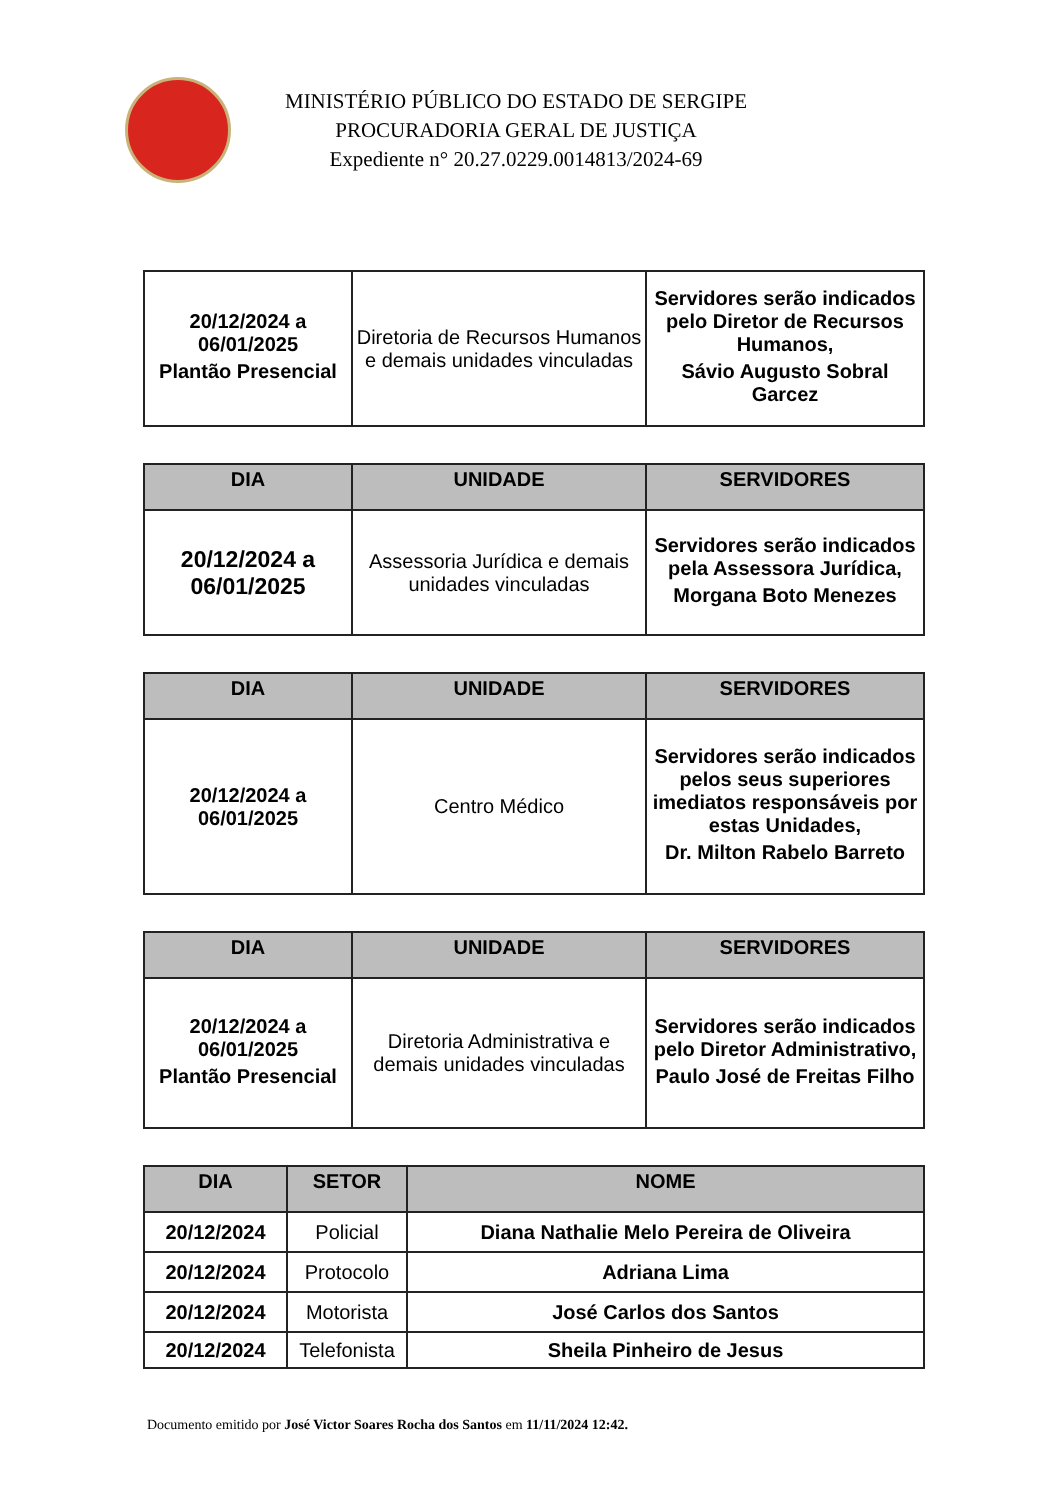MINISTÉRIO PÚBLICO DO ESTADO DE SERGIPE
PROCURADORIA GERAL DE JUSTIÇA
Expediente n° 20.27.0229.0014813/2024-69
| 20/12/2024 a 06/01/2025 Plantão Presencial | Diretoria de Recursos Humanos e demais unidades vinculadas | Servidores serão indicados pelo Diretor de Recursos Humanos, Sávio Augusto Sobral Garcez |
| DIA | UNIDADE | SERVIDORES |
| --- | --- | --- |
| 20/12/2024 a 06/01/2025 | Assessoria Jurídica e demais unidades vinculadas | Servidores serão indicados pela Assessora Jurídica, Morgana Boto Menezes |
| DIA | UNIDADE | SERVIDORES |
| --- | --- | --- |
| 20/12/2024 a 06/01/2025 | Centro Médico | Servidores serão indicados pelos seus superiores imediatos responsáveis por estas Unidades, Dr. Milton Rabelo Barreto |
| DIA | UNIDADE | SERVIDORES |
| --- | --- | --- |
| 20/12/2024 a 06/01/2025 Plantão Presencial | Diretoria Administrativa e demais unidades vinculadas | Servidores serão indicados pelo Diretor Administrativo, Paulo José de Freitas Filho |
| DIA | SETOR | NOME |
| --- | --- | --- |
| 20/12/2024 | Policial | Diana Nathalie Melo Pereira de Oliveira |
| 20/12/2024 | Protocolo | Adriana Lima |
| 20/12/2024 | Motorista | José Carlos dos Santos |
| 20/12/2024 | Telefonista | Sheila Pinheiro de Jesus |
Documento emitido por José Victor Soares Rocha dos Santos em 11/11/2024 12:42.